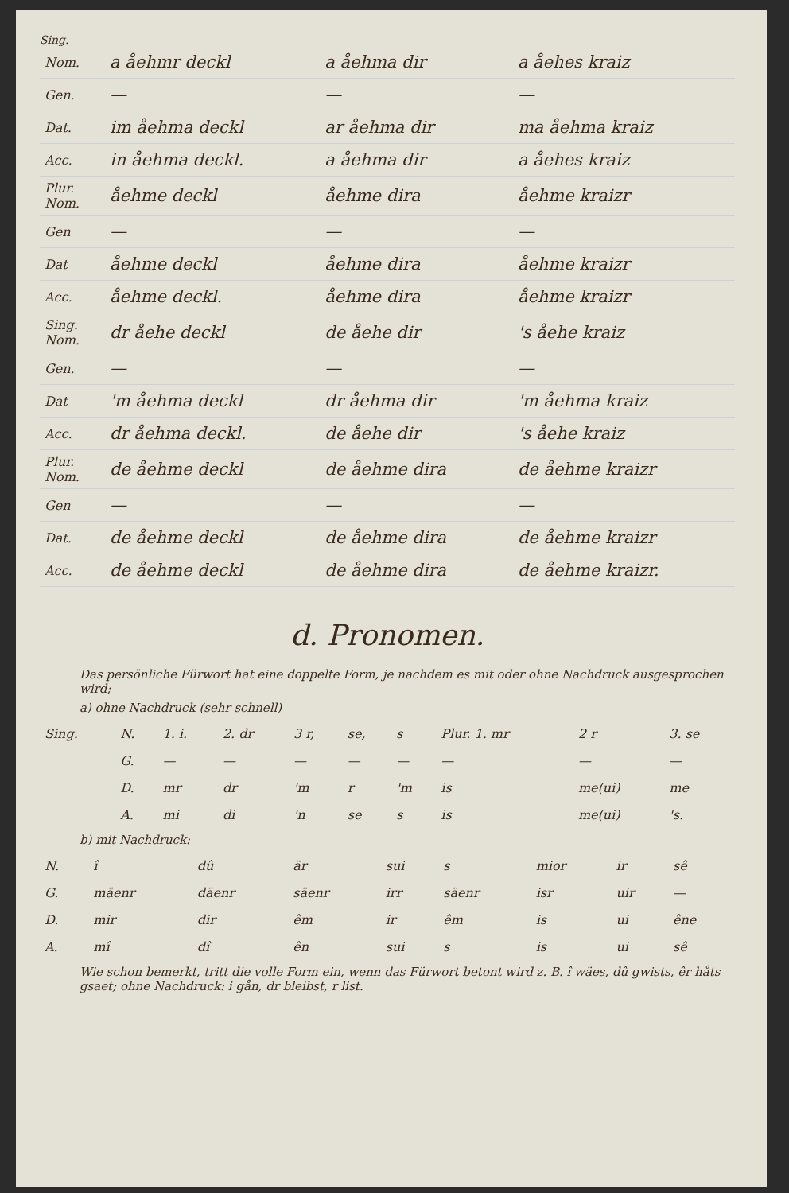Sing.
| Nom. | a åehmr deckl | a åehma dir | a åehes kraiz |
| Gen. | — | — | — |
| Dat. | im åehma deckl | ar åehma dir | ma åehma kraiz |
| Acc. | in åehma deckl. | a åehma dir | a åehes kraiz |
| Plur. Nom. | åehme deckl | åehme dira | åehme kraizr |
| Gen | — | — | — |
| Dat | åehme deckl | åehme dira | åehme kraizr |
| Acc. | åehme deckl. | åehme dira | åehme kraizr |
| Sing. Nom. | dr åehe deckl | de åehe dir | 's åehe kraiz |
| Gen. | — | — | — |
| Dat | 'm åehma deckl | dr åehma dir | 'm åehma kraiz |
| Acc. | dr åehma deckl. | de åehe dir | 's åehe kraiz |
| Plur. Nom. | de åehme deckl | de åehme dira | de åehme kraizr |
| Gen | — | — | — |
| Dat. | de åehme deckl | de åehme dira | de åehme kraizr |
| Acc. | de åehme deckl | de åehme dira | de åehme kraizr. |
d. Pronomen.
Das persönliche Fürwort hat eine doppelte Form, je nachdem es mit oder ohne Nachdruck ausgesprochen wird;
a) ohne Nachdruck (sehr schnell)
| Sing. | N. | 1. i. | 2. dr | 3 r, | se, | s | Plur. 1. mr | 2 r | 3. se |
| | G. | — | — | — | — | — | — | — | — |
| | D. | mr | dr | 'm | r | 'm | is | me(ui) | me |
| | A. | mi | di | 'n | se | s | is | me(ui) | 's. |
b) mit Nachdruck:
| N. | î | dû | är | sui | s | mior | ir | sê |
| G. | mäenr | däenr | säenr | irr | säenr | isr | uir | — |
| D. | mir | dir | êm | ir | êm | is | ui | êne |
| A. | mî | dî | ên | sui | s | is | ui | sê |
Wie schon bemerkt, tritt die volle Form ein, wenn das Fürwort betont wird z. B. î wäes, dû gwists, êr håts gsaet; ohne Nachdruck: i gån, dr bleibst, r list.